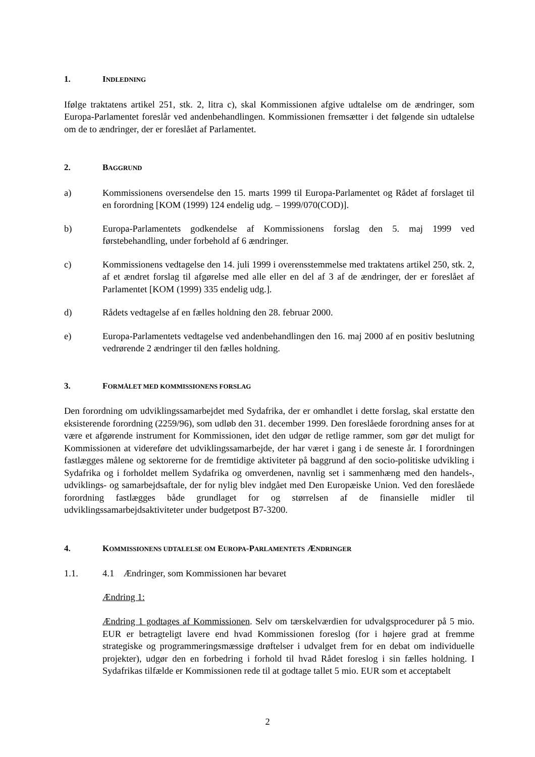1. INDLEDNING
Ifølge traktatens artikel 251, stk. 2, litra c), skal Kommissionen afgive udtalelse om de ændringer, som Europa-Parlamentet foreslår ved andenbehandlingen. Kommissionen fremsætter i det følgende sin udtalelse om de to ændringer, der er foreslået af Parlamentet.
2. BAGGRUND
a) Kommissionens oversendelse den 15. marts 1999 til Europa-Parlamentet og Rådet af forslaget til en forordning [KOM (1999) 124 endelig udg. – 1999/070(COD)].
b) Europa-Parlamentets godkendelse af Kommissionens forslag den 5. maj 1999 ved førstebehandling, under forbehold af 6 ændringer.
c) Kommissionens vedtagelse den 14. juli 1999 i overensstemmelse med traktatens artikel 250, stk. 2, af et ændret forslag til afgørelse med alle eller en del af 3 af de ændringer, der er foreslået af Parlamentet [KOM (1999) 335 endelig udg.].
d) Rådets vedtagelse af en fælles holdning den 28. februar 2000.
e) Europa-Parlamentets vedtagelse ved andenbehandlingen den 16. maj 2000 af en positiv beslutning vedrørende 2 ændringer til den fælles holdning.
3. FORMÅLET MED KOMMISSIONENS FORSLAG
Den forordning om udviklingssamarbejdet med Sydafrika, der er omhandlet i dette forslag, skal erstatte den eksisterende forordning (2259/96), som udløb den 31. december 1999. Den foreslåede forordning anses for at være et afgørende instrument for Kommissionen, idet den udgør de retlige rammer, som gør det muligt for Kommissionen at videreføre det udviklingssamarbejde, der har været i gang i de seneste år. I forordningen fastlægges målene og sektorerne for de fremtidige aktiviteter på baggrund af den socio-politiske udvikling i Sydafrika og i forholdet mellem Sydafrika og omverdenen, navnlig set i sammenhæng med den handels-, udviklings- og samarbejdsaftale, der for nylig blev indgået med Den Europæiske Union. Ved den foreslåede forordning fastlægges både grundlaget for og størrelsen af de finansielle midler til udviklingssamarbejdsaktiviteter under budgetpost B7-3200.
4. KOMMISSIONENS UDTALELSE OM EUROPA-PARLAMENTETS ÆNDRINGER
1.1. 4.1 Ændringer, som Kommissionen har bevaret
Ændring 1:
Ændring 1 godtages af Kommissionen. Selv om tærskelværdien for udvalgsprocedurer på 5 mio. EUR er betragteligt lavere end hvad Kommissionen foreslog (for i højere grad at fremme strategiske og programmeringsmæssige drøftelser i udvalget frem for en debat om individuelle projekter), udgør den en forbedring i forhold til hvad Rådet foreslog i sin fælles holdning. I Sydafrikas tilfælde er Kommissionen rede til at godtage tallet 5 mio. EUR som et acceptabelt
2